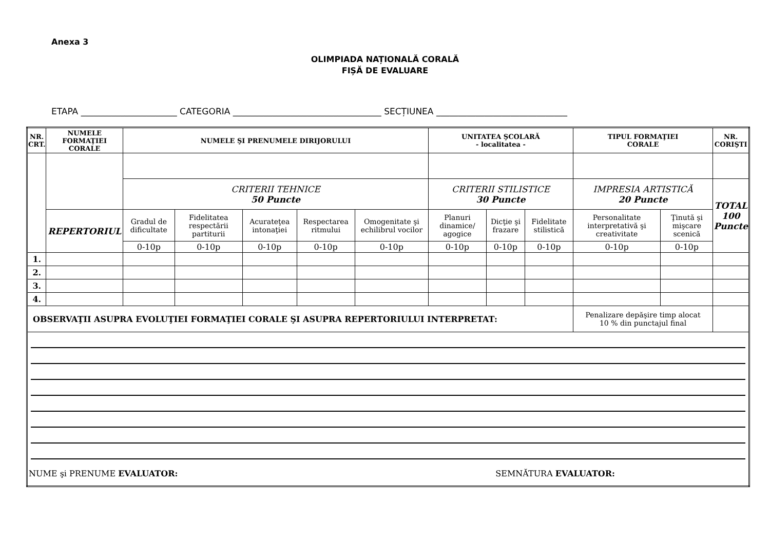Anexa 3
OLIMPIADA NAȚIONALĂ CORALĂ
FIȘĂ DE EVALUARE
ETAPA ______________________ CATEGORIA __________________________________ SECȚIUNEA ______________________________
| NR. CRT. | NUMELE FORMAŢIEI CORALE | NUMELE ŞI PRENUMELE DIRIJORULUI | | | | | UNITATEA ŞCOLARĂ - localitatea - | | | TIPUL FORMAŢIEI CORALE | | NR. CORIŞTI |
| --- | --- | --- | --- | --- | --- | --- | --- | --- | --- | --- | --- | --- |
| | | CRITERII TEHNICE 50 Puncte | | | | | CRITERII STILISTICE 30 Puncte | | | IMPRESIA ARTISTICĂ 20 Puncte | | TOTAL 100 Puncte |
| | REPERTORIUL | Gradul de dificultate | Fidelitatea respectării partiturii | Acurateţea intonaţiei | Respectarea ritmului | Omogenitate şi echilibrul vocilor | Planuri dinamice/ agogice | Dicţie şi frazare | Fidelitate stilistică | Personalitate interpretativă şi creativitate | Ţinută şi mişcare scenică | |
| | | 0-10p | 0-10p | 0-10p | 0-10p | 0-10p | 0-10p | 0-10p | 0-10p | 0-10p | 0-10p | |
| 1. | | | | | | | | | | | | |
| 2. | | | | | | | | | | | | |
| 3. | | | | | | | | | | | | |
| 4. | | | | | | | | | | | | |
| OBSERVAŢII ASUPRA EVOLUŢIEI FORMAŢIEI CORALE ŞI ASUPRA REPERTORIULUI INTERPRETAT: | | | | | | | | | | Penalizare depăşire timp alocat 10 % din punctajul final | | |
| NUME şi PRENUME EVALUATOR: SEMNĂTURA EVALUATOR: | | | | | | | | | | | | |